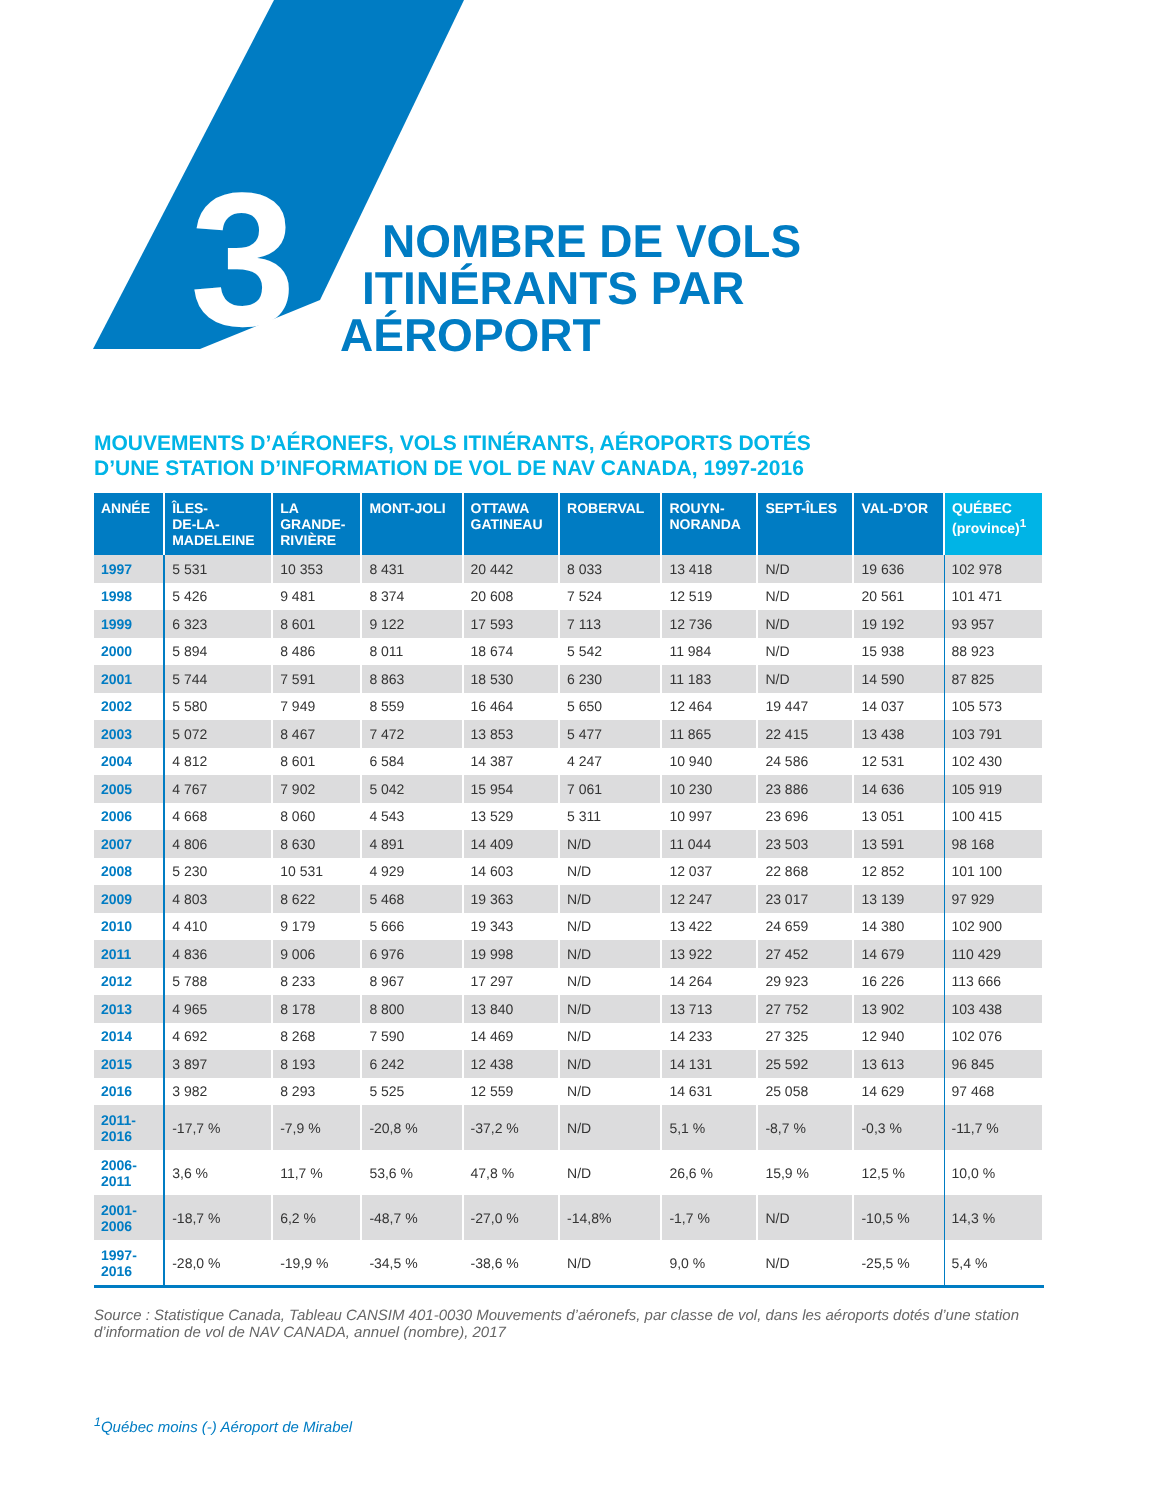3
NOMBRE DE VOLS
ITINÉRANTS PAR
AÉROPORT
MOUVEMENTS D’AÉRONEFS, VOLS ITINÉRANTS, AÉROPORTS DOTÉS
D’UNE STATION D’INFORMATION DE VOL DE NAV CANADA, 1997-2016
| ANNÉE | ÎLES- DE-LA- MADELEINE | LA GRANDE- RIVIÈRE | MONT-JOLI | OTTAWA GATINEAU | ROBERVAL | ROUYN- NORANDA | SEPT-ÎLES | VAL-D’OR | QUÉBEC (province)<sup>1</sup> |
| --- | --- | --- | --- | --- | --- | --- | --- | --- | --- |
| 1997 | 5 531 | 10 353 | 8 431 | 20 442 | 8 033 | 13 418 | N/D | 19 636 | 102 978 |
| 1998 | 5 426 | 9 481 | 8 374 | 20 608 | 7 524 | 12 519 | N/D | 20 561 | 101 471 |
| 1999 | 6 323 | 8 601 | 9 122 | 17 593 | 7 113 | 12 736 | N/D | 19 192 | 93 957 |
| 2000 | 5 894 | 8 486 | 8 011 | 18 674 | 5 542 | 11 984 | N/D | 15 938 | 88 923 |
| 2001 | 5 744 | 7 591 | 8 863 | 18 530 | 6 230 | 11 183 | N/D | 14 590 | 87 825 |
| 2002 | 5 580 | 7 949 | 8 559 | 16 464 | 5 650 | 12 464 | 19 447 | 14 037 | 105 573 |
| 2003 | 5 072 | 8 467 | 7 472 | 13 853 | 5 477 | 11 865 | 22 415 | 13 438 | 103 791 |
| 2004 | 4 812 | 8 601 | 6 584 | 14 387 | 4 247 | 10 940 | 24 586 | 12 531 | 102 430 |
| 2005 | 4 767 | 7 902 | 5 042 | 15 954 | 7 061 | 10 230 | 23 886 | 14 636 | 105 919 |
| 2006 | 4 668 | 8 060 | 4 543 | 13 529 | 5 311 | 10 997 | 23 696 | 13 051 | 100 415 |
| 2007 | 4 806 | 8 630 | 4 891 | 14 409 | N/D | 11 044 | 23 503 | 13 591 | 98 168 |
| 2008 | 5 230 | 10 531 | 4 929 | 14 603 | N/D | 12 037 | 22 868 | 12 852 | 101 100 |
| 2009 | 4 803 | 8 622 | 5 468 | 19 363 | N/D | 12 247 | 23 017 | 13 139 | 97 929 |
| 2010 | 4 410 | 9 179 | 5 666 | 19 343 | N/D | 13 422 | 24 659 | 14 380 | 102 900 |
| 2011 | 4 836 | 9 006 | 6 976 | 19 998 | N/D | 13 922 | 27 452 | 14 679 | 110 429 |
| 2012 | 5 788 | 8 233 | 8 967 | 17 297 | N/D | 14 264 | 29 923 | 16 226 | 113 666 |
| 2013 | 4 965 | 8 178 | 8 800 | 13 840 | N/D | 13 713 | 27 752 | 13 902 | 103 438 |
| 2014 | 4 692 | 8 268 | 7 590 | 14 469 | N/D | 14 233 | 27 325 | 12 940 | 102 076 |
| 2015 | 3 897 | 8 193 | 6 242 | 12 438 | N/D | 14 131 | 25 592 | 13 613 | 96 845 |
| 2016 | 3 982 | 8 293 | 5 525 | 12 559 | N/D | 14 631 | 25 058 | 14 629 | 97 468 |
| 2011- 2016 | -17,7 % | -7,9 % | -20,8 % | -37,2 % | N/D | 5,1 % | -8,7 % | -0,3 % | -11,7 % |
| 2006- 2011 | 3,6 % | 11,7 % | 53,6 % | 47,8 % | N/D | 26,6 % | 15,9 % | 12,5 % | 10,0 % |
| 2001- 2006 | -18,7 % | 6,2 % | -48,7 % | -27,0 % | -14,8% | -1,7 % | N/D | -10,5 % | 14,3 % |
| 1997- 2016 | -28,0 % | -19,9 % | -34,5 % | -38,6 % | N/D | 9,0 % | N/D | -25,5 % | 5,4 % |
Source : Statistique Canada, Tableau CANSIM 401-0030 Mouvements d’aéronefs, par classe de vol, dans les aéroports dotés d’une station d’information de vol de NAV CANADA, annuel (nombre), 2017
<sup>1</sup> Québec moins (-) Aéroport de Mirabel